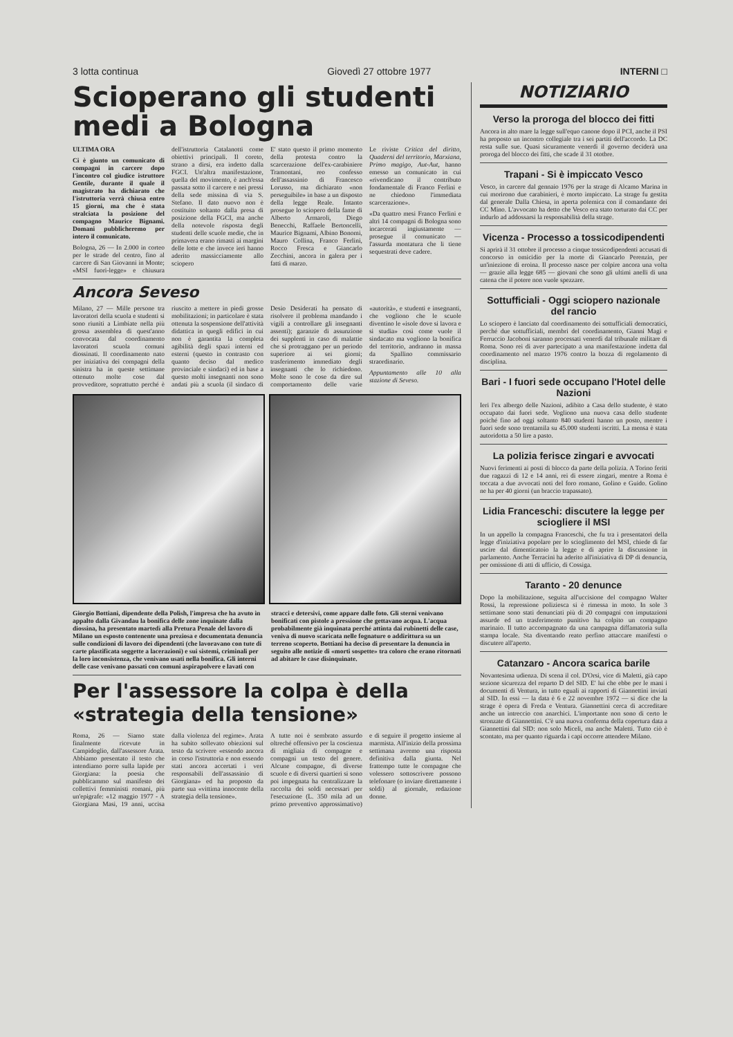3 lotta continua Giovedì 27 ottobre 1977 INTERNI □
Scioperano gli studenti medi a Bologna
ULTIMA ORA
Ci è giunto un comunicato di compagni in carcere dopo l'incontro col giudice istruttore Gentile, durante il quale il magistrato ha dichiarato che l'istruttoria verrà chiusa entro 15 giorni, ma che è stata stralciata la posizione del compagno Maurice Bignami. Domani pubblicheremo per intero il comunicato.
Bologna, 26 — In 2.000 in corteo per le strade del centro, fino al carcere di San Giovanni in Monte; «MSI fuori-legge» e chiusura dell'istruttoria Catalanotti come obiettivi principali. Il coreto, strano a dirsi, era indetto dalla FGCI. Un'altra manifestazione, quella del movimento, è anch'essa passata sotto il carcere e nei pressi della sede missina di via S. Stefano. Il dato nuovo non è costituito soltanto dalla presa di posizione della FGCI, ma anche della notevole risposta degli studenti delle scuole medie, che in primavera erano rimasti ai margini delle lotte e che invece ieri hanno aderito massicciamente allo sciopero
E' stato questo il primo momento della protesta contro la scarcerazione dell'ex-carabiniere Tramontani, reo confesso dell'assassinio di Francesco Lorusso, ma dichiarato «non perseguibile» in base a un disposto della legge Reale. Intanto prosegue lo sciopero della fame di Alberto Armaroli, Diego Benecchi, Raffaele Bertoncelli, Maurice Bignami, Albino Bonomi, Mauro Collina, Franco Ferlini, Rocco Fresca e Giancarlo Zecchini, ancora in galera per i fatti di marzo.
Le riviste Critica del diritto, Quaderni del territorio, Marxiana, Primo magigo, Aut-Aut, hanno emesso un comunicato in cui «rivendicano il contributo fondamentale di Franco Ferlini e ne chiedono l'immediata scarcerazione».
«Da quattro mesi Franco Ferlini e altri 14 compagni di Bologna sono incarcerati ingiustamente — prosegue il comunicato — l'assurda montatura che li tiene sequestrati deve cadere.
Ancora Seveso
Milano, 27 — Mille persone tra lavoratori della scuola e studenti si sono riuniti a Limbiate nella più grossa assemblea di quest'anno convocata dal coordinamento lavoratori scuola comuni diossinati. Il coordinamento nato per iniziativa dei compagni della sinistra ha in queste settimane ottenuto molte cose dal provveditore, soprattutto perché è riuscito a mettere in piedi grosse mobilitazioni; in particolare è stata ottenuta la sospensione dell'attività didattica in quegli edifici in cui non è garantita la completa agibilità degli spazi interni ed esterni (questo in contrasto con quanto deciso dal medico provinciale e sindaci) ed in base a questo molti insegnanti non sono andati più a scuola (il sindaco di Desio Desiderati ha pensato di risolvere il problema mandando i vigili a controllare gli insegnanti assenti); garanzie di assunzione dei supplenti in caso di malattie che si protraggano per un periodo superiore ai sei giorni; trasferimento immediato degli insegnanti che lo richiedono. Molte sono le cose da dire sul comportamento delle varie «autorità», e studenti e insegnanti, che vogliono che le scuole diventino le «isole dove si lavora e si studia» così come vuole il sindacato ma vogliono la bonifica del territorio, andranno in massa da Spallino commissario straordinario.
Appuntamento alle 10 alla stazione di Seveso.
Giorgio Bottiani, dipendente della Polish, l'impresa che ha avuto in appalto dalla Givandau la bonifica delle zone inquinate dalla diossina, ha presentato martedì alla Pretura Penale del lavoro di Milano un esposto contenente una preziosa e documentata denuncia sulle condizioni di lavoro dei dipendenti (che lavoravano con tute di carte plastificata soggette a lacerazioni) e sui sistemi, criminali per la loro inconsistenza, che venivano usati nella bonifica. Gli interni delle case venivano passati con comuni aspirapolvere e lavati con stracci e detersivi, come appare dalle foto. Gli sterni venivano bonificati con pistole a pressione che gettavano acqua. L'acqua probabilmente già inquinata perché attinta dai rubinetti delle case, veniva di nuovo scaricata nelle fognature o addirittura su un terreno scoperto. Bottiani ha deciso di presentare la denuncia in seguito alle notizie di «morti sospette» tra coloro che erano ritornati ad abitare le case disinquinate.
Per l'assessore la colpa è della «strategia della tensione»
Roma, 26 — Siamo state finalmente ricevute in Campidoglio, dall'assessore Arata. Abbiamo presentato il testo che intendiamo porre sulla lapide per Giorgiana: la poesia che pubblicammo sul manifesto dei collettivi femministi romani, più un'epigrafe: «12 maggio 1977 - A Giorgiana Masi, 19 anni, uccisa dalla violenza del regime». Arata ha subito sollevato obiezioni sul testo da scrivere «essendo ancora in corso l'istruttoria e non essendo stati ancora accertati i veri responsabili dell'assassinio di Giorgiana» ed ha proposto da parte sua «vittima innocente della strategia della tensione».
A tutte noi è sembrato assurdo oltreché offensivo per la coscienza di migliaia di compagne e compagni un testo del genere. Alcune compagne, di diverse scuole e di diversi quartieri si sono poi impegnata ha centralizzare la raccolta dei soldi necessari per l'esecuzione (L. 350 mila ad un primo preventivo approssimativo) e di seguire il progetto insieme al marmista. All'inizio della prossima settimana avremo una risposta definitiva dalla giunta. Nel frattempo tutte le compagne che volessero sottoscrivere possono telefonare (o inviare direttamente i soldi) al giornale, redazione donne.
NOTIZIARIO
Verso la proroga del blocco dei fitti
Ancora in alto mare la legge sull'equo canone dopo il PCI, anche il PSI ha proposto un incontro collegiale tra i sei partiti dell'accordo. La DC resta sulle sue. Quasi sicuramente venerdì il governo deciderà una proroga del blocco dei fitti, che scade il 31 ototbre.
Trapani - Si è impiccato Vesco
Vesco, in carcere dal gennaio 1976 per la strage di Alcamo Marina in cui morirono due carabinieri, è morto impiccato. La strage fu gestita dal generale Dalla Chiesa, in aperta polemica con il comandante dei CC Mino. L'avvocato ha detto che Vesco era stato torturato dai CC per indurlo ad addossarsi la responsabilità della strage.
Vicenza - Processo a tossicodipendenti
Si aprirà il 31 ottobre il processo a cinque tossicodipendenti accusati di concorso in omicidio per la morte di Giancarlo Perenzin, per un'iniezione di eroina. Il processo nasce per colpire ancora una volta — grazie alla legge 685 — giovani che sono gli ultimi anelli di una catena che il potere non vuole spezzare.
Sottufficiali - Oggi sciopero nazionale del rancio
Lo sciopero è lanciato dal coordinamento dei sottufficiali democratici, perché due sottufficiali, membri del coordinamento, Gianni Magi e Ferruccio Jacoboni saranno processati venerdì dal tribunale militare di Roma. Sono rei di aver partecipato a una manifestazione indetta dal coordinamento nel marzo 1976 contro la bozza di regolamento di disciplina.
Bari - I fuori sede occupano l'Hotel delle Nazioni
Ieri l'ex albergo delle Nazioni, adibito a Casa dello studente, è stato occupato dai fuori sede. Vogliono una nuova casa dello studente poiché fino ad oggi soltanto 840 studenti hanno un posto, mentre i fuori sede sono trentamila su 45.000 studenti iscritti. La mensa è stata autoridotta a 50 lire a pasto.
La polizia ferisce zingari e avvocati
Nuovi ferimenti ai posti di blocco da parte della polizia. A Torino feriti due ragazzi di 12 e 14 anni, rei di essere zingari, mentre a Roma è toccata a due avvocati noti del foro romano, Golino e Guido. Golino ne ha per 40 giorni (un braccio trapassato).
Lidia Franceschi: discutere la legge per sciogliere il MSI
In un appello la compagna Franceschi, che fu tra i presentatori della legge d'iniziativa popolare per lo scioglimento del MSI, chiede di far uscire dal dimenticatoio la legge e di aprire la discussione in parlamento. Anche Terracini ha aderito all'iniziativa di DP di denuncia, per omissione di atti di ufficio, di Cossiga.
Taranto - 20 denunce
Dopo la mobilitazione, seguita all'uccisione del compagno Walter Rossi, la repressione poliziesca si è rimessa in moto. In sole 3 settimane sono stati denunciati più di 20 compagni con imputazioni assurde ed un trasferimento punitivo ha colpito un compagno marinaio. Il tutto accompagnato da una campagna diffamatoria sulla stampa locale. Sta diventando reato perfino attaccare manifesti o discutere all'aperto.
Catanzaro - Ancora scarica barile
Novantesima udienza. Di scena il col. D'Orsi, vice di Maletti, già capo sezione sicurezza del reparto D del SID. E' lui che ebbe per le mani i documenti di Ventura, in tutto eguali ai rapporti di Giannettini inviati al SID. In essi — la data è 6 e 22 novembre 1972 — si dice che la strage è opera di Freda e Ventura. Giannettini cerca di accreditare anche un intreccio con anarchici. L'importante non sono di certo le stronzate di Giannettini. C'è una nuova conferma della copertura data a Giannettini dal SID: non solo Miceli, ma anche Maletti. Tutto ciò è scontato, ma per quanto riguarda i capi occorre attendere Milano.